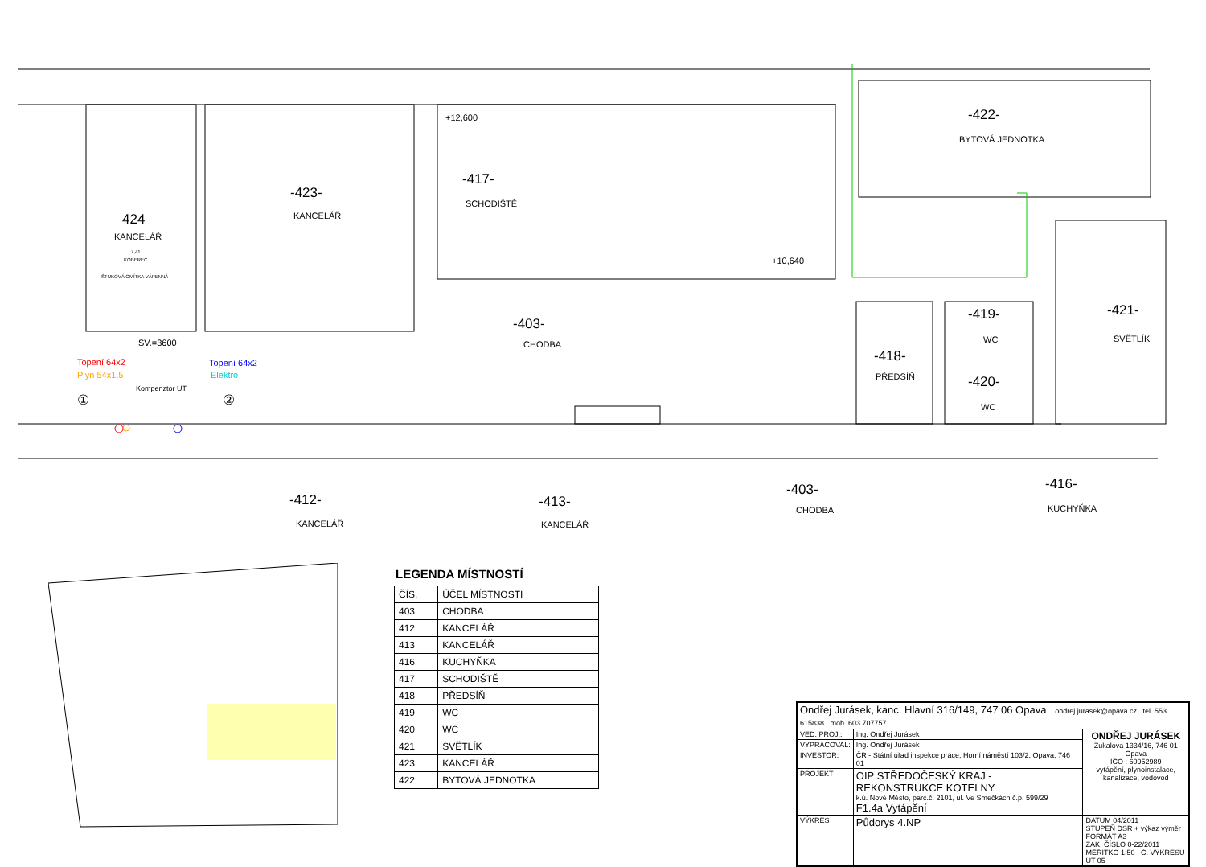424
KANCELÁŘ
7,41
KOBEREC
ŠTUKOVÁ OMÍTKA VÁPENNÁ
-423-
KANCELÁŘ
+12,600
-417-
SCHODIŠTĚ
+10,640
-422-
BYTOVÁ JEDNOTKA
SV.=3600
-403-
CHODBA
-419-
WC
-421-
SVĚTLÍK
-418-
PŘEDSÍŇ -420-
WC
Topení 64x2
Plyn 54x1,5
Topení 64x2
Elektro
Kompenztor UT
① ②
-412-
KANCELÁŘ
-413-
KANCELÁŘ
-403-
CHODBA
-416-
KUCHYŇKA
LEGENDA MÍSTNOSTÍ
| ČÍS. | ÚČEL MÍSTNOSTI |
| --- | --- |
| 403 | CHODBA |
| 412 | KANCELÁŘ |
| 413 | KANCELÁŘ |
| 416 | KUCHYŇKA |
| 417 | SCHODIŠTĚ |
| 418 | PŘEDSÍŇ |
| 419 | WC |
| 420 | WC |
| 421 | SVĚTLÍK |
| 423 | KANCELÁŘ |
| 422 | BYTOVÁ JEDNOTKA |
| Ondřej Jurásek, kanc. Hlavní 316/149, 747 06 Opava ondrej.jurasek@opava.cz tel. 553 615838 mob. 603 707757 | | |
| VED. PROJ.: | Ing. Ondřej Jurásek | ONDŘEJ JURÁSEK Zukalova 1334/16, 746 01 Opava IČO : 60952989 vytápění, plynoinstalace, kanalizace, vodovod |
| VYPRACOVAL: | Ing. Ondřej Jurásek | |
| INVESTOR: | ČR - Státní úřad inspekce práce, Horní náměstí 103/2, Opava, 746 01 | |
| PROJEKT | OIP STŘEDOČESKÝ KRAJ - REKONSTRUKCE KOTELNY k.ú. Nové Město, parc.č. 2101, ul. Ve Smečkách č.p. 599/29 F1.4a Vytápění | |
| VÝKRES | Půdorys 4.NP | DATUM 04/2011 STUPEŇ DSR + výkaz výměr FORMÁT A3 ZAK. ČÍSLO 0-22/2011 MĚŘÍTKO 1:50 Č. VÝKRESU UT 05 |